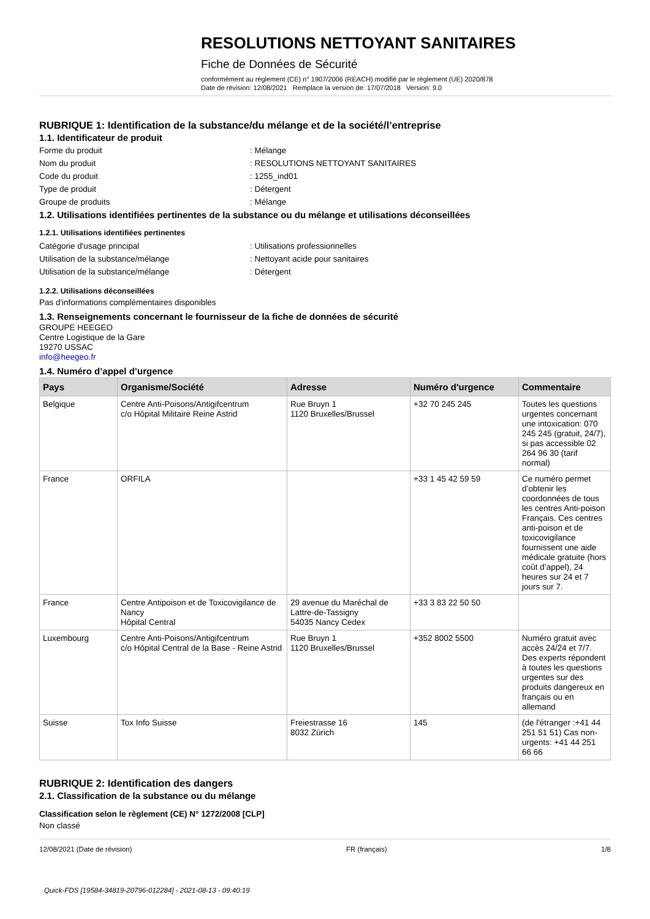RESOLUTIONS NETTOYANT SANITAIRES
Fiche de Données de Sécurité
conformément au règlement (CE) n° 1907/2006 (REACH) modifié par le règlement (UE) 2020/878
Date de révision: 12/08/2021 Remplace la version de: 17/07/2018 Version: 9.0
RUBRIQUE 1: Identification de la substance/du mélange et de la société/l’entreprise
1.1. Identificateur de produit
Forme du produit: Mélange
Nom du produit: RESOLUTIONS NETTOYANT SANITAIRES
Code du produit: 1255_ind01
Type de produit: Détergent
Groupe de produits: Mélange
1.2. Utilisations identifiées pertinentes de la substance ou du mélange et utilisations déconseillées
1.2.1. Utilisations identifiées pertinentes
Catégorie d'usage principal: Utilisations professionnelles
Utilisation de la substance/mélange: Nettoyant acide pour sanitaires
Utilisation de la substance/mélange: Détergent
1.2.2. Utilisations déconseillées
Pas d'informations complémentaires disponibles
1.3. Renseignements concernant le fournisseur de la fiche de données de sécurité
GROUPE HEEGEO
Centre Logistique de la Gare
19270 USSAC
info@heegeo.fr
1.4. Numéro d’appel d’urgence
| Pays | Organisme/Société | Adresse | Numéro d'urgence | Commentaire |
| --- | --- | --- | --- | --- |
| Belgique | Centre Anti-Poisons/Antigifcentrum c/o Hôpital Militaire Reine Astrid | Rue Bruyn 1 1120 Bruxelles/Brussel | +32 70 245 245 | Toutes les questions urgentes concernant une intoxication: 070 245 245 (gratuit, 24/7), si pas accessible 02 264 96 30 (tarif normal) |
| France | ORFILA | | +33 1 45 42 59 59 | Ce numéro permet d’obtenir les coordonnées de tous les centres Anti-poison Français. Ces centres anti-poison et de toxicovigilance fournissent une aide médicale gratuite (hors coût d’appel), 24 heures sur 24 et 7 jours sur 7. |
| France | Centre Antipoison et de Toxicovigilance de Nancy Hôpital Central | 29 avenue du Maréchal de Lattre-de-Tassigny 54035 Nancy Cedex | +33 3 83 22 50 50 | |
| Luxembourg | Centre Anti-Poisons/Antigifcentrum c/o Hôpital Central de la Base - Reine Astrid | Rue Bruyn 1 1120 Bruxelles/Brussel | +352 8002 5500 | Numéro gratuit avec accès 24/24 et 7/7. Des experts répondent à toutes les questions urgentes sur des produits dangereux en français ou en allemand |
| Suisse | Tox Info Suisse | Freiestrasse 16 8032 Zürich | 145 | (de l'étranger :+41 44 251 51 51) Cas non-urgents: +41 44 251 66 66 |
RUBRIQUE 2: Identification des dangers
2.1. Classification de la substance ou du mélange
Classification selon le règlement (CE) N° 1272/2008 [CLP]
Non classé
12/08/2021 (Date de révision) FR (français) 1/8
Quick-FDS [19584-34819-20796-012284] - 2021-08-13 - 09:40:19